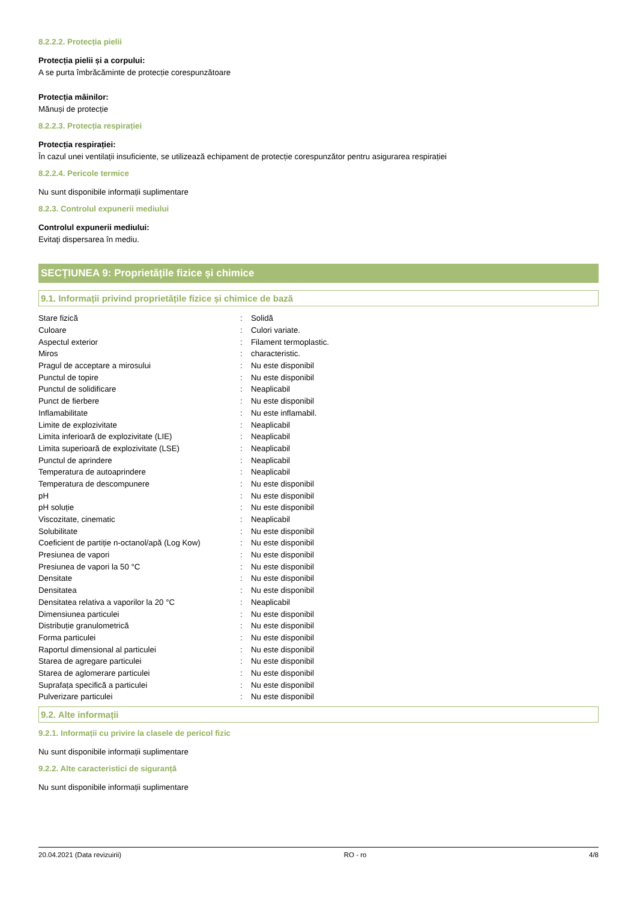8.2.2.2. Protecția pielii
Protecția pielii și a corpului:
A se purta îmbrăcăminte de protecție corespunzătoare
Protecția mâinilor:
Mănuși de protecție
8.2.2.3. Protecția respirației
Protecția respirației:
În cazul unei ventilații insuficiente, se utilizează echipament de protecție corespunzător pentru asigurarea respirației
8.2.2.4. Pericole termice
Nu sunt disponibile informații suplimentare
8.2.3. Controlul expunerii mediului
Controlul expunerii mediului:
Evitaţi dispersarea în mediu.
SECȚIUNEA 9: Proprietățile fizice și chimice
9.1. Informații privind proprietățile fizice și chimice de bază
| Stare fizică | : | Solidă |
| Culoare | : | Culori variate. |
| Aspectul exterior | : | Filament termoplastic. |
| Miros | : | characteristic. |
| Pragul de acceptare a mirosului | : | Nu este disponibil |
| Punctul de topire | : | Nu este disponibil |
| Punctul de solidificare | : | Neaplicabil |
| Punct de fierbere | : | Nu este disponibil |
| Inflamabilitate | : | Nu este inflamabil. |
| Limite de explozivitate | : | Neaplicabil |
| Limita inferioară de explozivitate (LIE) | : | Neaplicabil |
| Limita superioară de explozivitate (LSE) | : | Neaplicabil |
| Punctul de aprindere | : | Neaplicabil |
| Temperatura de autoaprindere | : | Neaplicabil |
| Temperatura de descompunere | : | Nu este disponibil |
| pH | : | Nu este disponibil |
| pH soluție | : | Nu este disponibil |
| Viscozitate, cinematic | : | Neaplicabil |
| Solubilitate | : | Nu este disponibil |
| Coeficient de partiție n-octanol/apă (Log Kow) | : | Nu este disponibil |
| Presiunea de vapori | : | Nu este disponibil |
| Presiunea de vapori la 50 °C | : | Nu este disponibil |
| Densitate | : | Nu este disponibil |
| Densitatea | : | Nu este disponibil |
| Densitatea relativa a vaporilor la 20 °C | : | Neaplicabil |
| Dimensiunea particulei | : | Nu este disponibil |
| Distribuție granulometrică | : | Nu este disponibil |
| Forma particulei | : | Nu este disponibil |
| Raportul dimensional al particulei | : | Nu este disponibil |
| Starea de agregare particulei | : | Nu este disponibil |
| Starea de aglomerare particulei | : | Nu este disponibil |
| Suprafața specifică a particulei | : | Nu este disponibil |
| Pulverizare particulei | : | Nu este disponibil |
9.2. Alte informații
9.2.1. Informații cu privire la clasele de pericol fizic
Nu sunt disponibile informații suplimentare
9.2.2. Alte caracteristici de siguranță
Nu sunt disponibile informații suplimentare
20.04.2021 (Data revizuirii) RO - ro 4/8